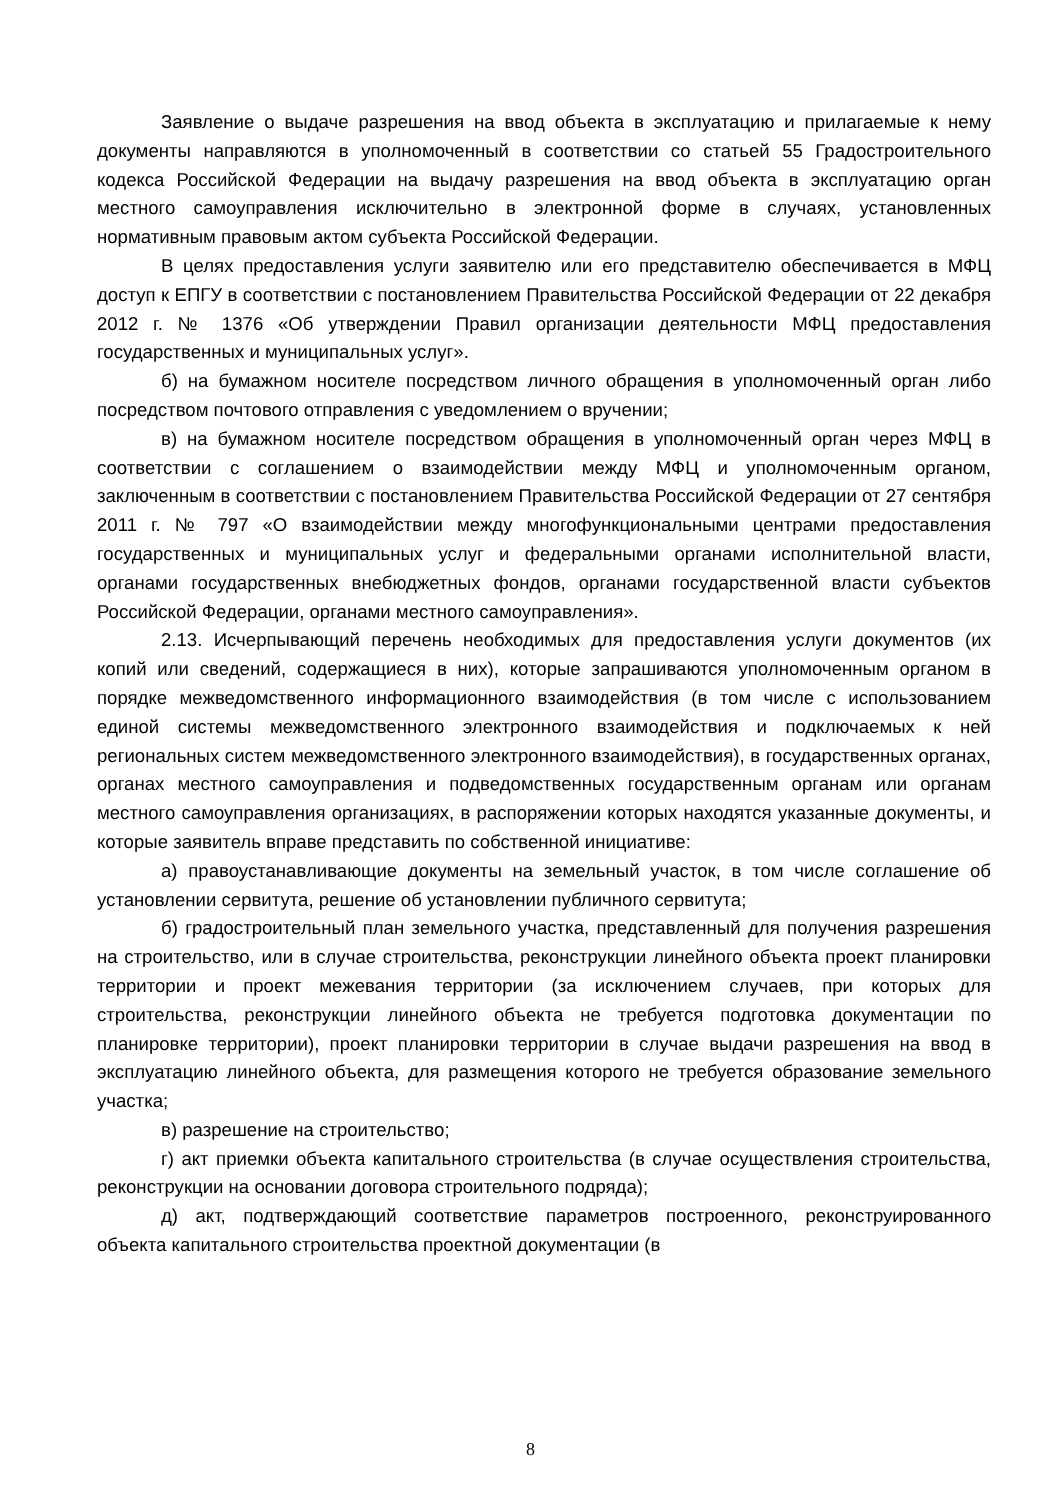Заявление о выдаче разрешения на ввод объекта в эксплуатацию и прилагаемые к нему документы направляются в уполномоченный в соответствии со статьей 55 Градостроительного кодекса Российской Федерации на выдачу разрешения на ввод объекта в эксплуатацию орган местного самоуправления исключительно в электронной форме в случаях, установленных нормативным правовым актом субъекта Российской Федерации.
В целях предоставления услуги заявителю или его представителю обеспечивается в МФЦ доступ к ЕПГУ в соответствии с постановлением Правительства Российской Федерации от 22 декабря 2012 г. № 1376 «Об утверждении Правил организации деятельности МФЦ предоставления государственных и муниципальных услуг».
б) на бумажном носителе посредством личного обращения в уполномоченный орган либо посредством почтового отправления с уведомлением о вручении;
в) на бумажном носителе посредством обращения в уполномоченный орган через МФЦ в соответствии с соглашением о взаимодействии между МФЦ и уполномоченным органом, заключенным в соответствии с постановлением Правительства Российской Федерации от 27 сентября 2011 г. № 797 «О взаимодействии между многофункциональными центрами предоставления государственных и муниципальных услуг и федеральными органами исполнительной власти, органами государственных внебюджетных фондов, органами государственной власти субъектов Российской Федерации, органами местного самоуправления».
2.13. Исчерпывающий перечень необходимых для предоставления услуги документов (их копий или сведений, содержащиеся в них), которые запрашиваются уполномоченным органом в порядке межведомственного информационного взаимодействия (в том числе с использованием единой системы межведомственного электронного взаимодействия и подключаемых к ней региональных систем межведомственного электронного взаимодействия), в государственных органах, органах местного самоуправления и подведомственных государственным органам или органам местного самоуправления организациях, в распоряжении которых находятся указанные документы, и которые заявитель вправе представить по собственной инициативе:
а) правоустанавливающие документы на земельный участок, в том числе соглашение об установлении сервитута, решение об установлении публичного сервитута;
б) градостроительный план земельного участка, представленный для получения разрешения на строительство, или в случае строительства, реконструкции линейного объекта проект планировки территории и проект межевания территории (за исключением случаев, при которых для строительства, реконструкции линейного объекта не требуется подготовка документации по планировке территории), проект планировки территории в случае выдачи разрешения на ввод в эксплуатацию линейного объекта, для размещения которого не требуется образование земельного участка;
в) разрешение на строительство;
г) акт приемки объекта капитального строительства (в случае осуществления строительства, реконструкции на основании договора строительного подряда);
д) акт, подтверждающий соответствие параметров построенного, реконструированного объекта капитального строительства проектной документации (в
8